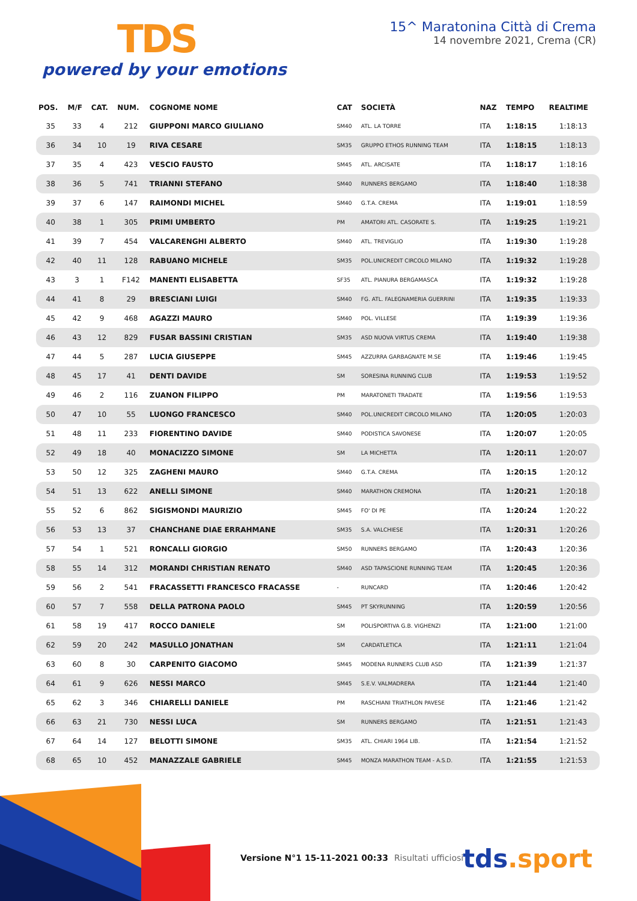TDS
powered by your emotions
15^ Maratonina Città di Crema
14 novembre 2021, Crema (CR)
| POS. | M/F | CAT. | NUM. | COGNOME NOME | CAT | SOCIETÀ | NAZ | TEMPO | REALTIME |
| --- | --- | --- | --- | --- | --- | --- | --- | --- | --- |
| 35 | 33 | 4 | 212 | GIUPPONI MARCO GIULIANO | SM40 | ATL. LA TORRE | ITA | 1:18:15 | 1:18:13 |
| 36 | 34 | 10 | 19 | RIVA CESARE | SM35 | GRUPPO ETHOS RUNNING TEAM | ITA | 1:18:15 | 1:18:13 |
| 37 | 35 | 4 | 423 | VESCIO FAUSTO | SM45 | ATL. ARCISATE | ITA | 1:18:17 | 1:18:16 |
| 38 | 36 | 5 | 741 | TRIANNI STEFANO | SM40 | RUNNERS BERGAMO | ITA | 1:18:40 | 1:18:38 |
| 39 | 37 | 6 | 147 | RAIMONDI MICHEL | SM40 | G.T.A. CREMA | ITA | 1:19:01 | 1:18:59 |
| 40 | 38 | 1 | 305 | PRIMI UMBERTO | PM | AMATORI ATL. CASORATE S. | ITA | 1:19:25 | 1:19:21 |
| 41 | 39 | 7 | 454 | VALCARENGHI ALBERTO | SM40 | ATL. TREVIGLIO | ITA | 1:19:30 | 1:19:28 |
| 42 | 40 | 11 | 128 | RABUANO MICHELE | SM35 | POL.UNICREDIT CIRCOLO MILANO | ITA | 1:19:32 | 1:19:28 |
| 43 | 3 | 1 | F142 | MANENTI ELISABETTA | SF35 | ATL. PIANURA BERGAMASCA | ITA | 1:19:32 | 1:19:28 |
| 44 | 41 | 8 | 29 | BRESCIANI LUIGI | SM40 | FG. ATL. FALEGNAMERIA GUERRINI | ITA | 1:19:35 | 1:19:33 |
| 45 | 42 | 9 | 468 | AGAZZI MAURO | SM40 | POL. VILLESE | ITA | 1:19:39 | 1:19:36 |
| 46 | 43 | 12 | 829 | FUSAR BASSINI CRISTIAN | SM35 | ASD NUOVA VIRTUS CREMA | ITA | 1:19:40 | 1:19:38 |
| 47 | 44 | 5 | 287 | LUCIA GIUSEPPE | SM45 | AZZURRA GARBAGNATE M.SE | ITA | 1:19:46 | 1:19:45 |
| 48 | 45 | 17 | 41 | DENTI DAVIDE | SM | SORESINA RUNNING CLUB | ITA | 1:19:53 | 1:19:52 |
| 49 | 46 | 2 | 116 | ZUANON FILIPPO | PM | MARATONETI TRADATE | ITA | 1:19:56 | 1:19:53 |
| 50 | 47 | 10 | 55 | LUONGO FRANCESCO | SM40 | POL.UNICREDIT CIRCOLO MILANO | ITA | 1:20:05 | 1:20:03 |
| 51 | 48 | 11 | 233 | FIORENTINO DAVIDE | SM40 | PODISTICA SAVONESE | ITA | 1:20:07 | 1:20:05 |
| 52 | 49 | 18 | 40 | MONACIZZO SIMONE | SM | LA MICHETTA | ITA | 1:20:11 | 1:20:07 |
| 53 | 50 | 12 | 325 | ZAGHENI MAURO | SM40 | G.T.A. CREMA | ITA | 1:20:15 | 1:20:12 |
| 54 | 51 | 13 | 622 | ANELLI SIMONE | SM40 | MARATHON CREMONA | ITA | 1:20:21 | 1:20:18 |
| 55 | 52 | 6 | 862 | SIGISMONDI MAURIZIO | SM45 | FO' DI PE | ITA | 1:20:24 | 1:20:22 |
| 56 | 53 | 13 | 37 | CHANCHANE DIAE ERRAHMANE | SM35 | S.A. VALCHIESE | ITA | 1:20:31 | 1:20:26 |
| 57 | 54 | 1 | 521 | RONCALLI GIORGIO | SM50 | RUNNERS BERGAMO | ITA | 1:20:43 | 1:20:36 |
| 58 | 55 | 14 | 312 | MORANDI CHRISTIAN RENATO | SM40 | ASD TAPASCIONE RUNNING TEAM | ITA | 1:20:45 | 1:20:36 |
| 59 | 56 | 2 | 541 | FRACASSETTI FRANCESCO FRACASSE | - | RUNCARD | ITA | 1:20:46 | 1:20:42 |
| 60 | 57 | 7 | 558 | DELLA PATRONA PAOLO | SM45 | PT SKYRUNNING | ITA | 1:20:59 | 1:20:56 |
| 61 | 58 | 19 | 417 | ROCCO DANIELE | SM | POLISPORTIVA G.B. VIGHENZI | ITA | 1:21:00 | 1:21:00 |
| 62 | 59 | 20 | 242 | MASULLO JONATHAN | SM | CARDATLETICA | ITA | 1:21:11 | 1:21:04 |
| 63 | 60 | 8 | 30 | CARPENITO GIACOMO | SM45 | MODENA RUNNERS CLUB ASD | ITA | 1:21:39 | 1:21:37 |
| 64 | 61 | 9 | 626 | NESSI MARCO | SM45 | S.E.V. VALMADRERA | ITA | 1:21:44 | 1:21:40 |
| 65 | 62 | 3 | 346 | CHIARELLI DANIELE | PM | RASCHIANI TRIATHLON PAVESE | ITA | 1:21:46 | 1:21:42 |
| 66 | 63 | 21 | 730 | NESSI LUCA | SM | RUNNERS BERGAMO | ITA | 1:21:51 | 1:21:43 |
| 67 | 64 | 14 | 127 | BELOTTI SIMONE | SM35 | ATL. CHIARI 1964 LIB. | ITA | 1:21:54 | 1:21:52 |
| 68 | 65 | 10 | 452 | MANAZZALE GABRIELE | SM45 | MONZA MARATHON TEAM - A.S.D. | ITA | 1:21:55 | 1:21:53 |
Versione N°1 15-11-2021 00:33 Risultati ufficiosi
tds.sport